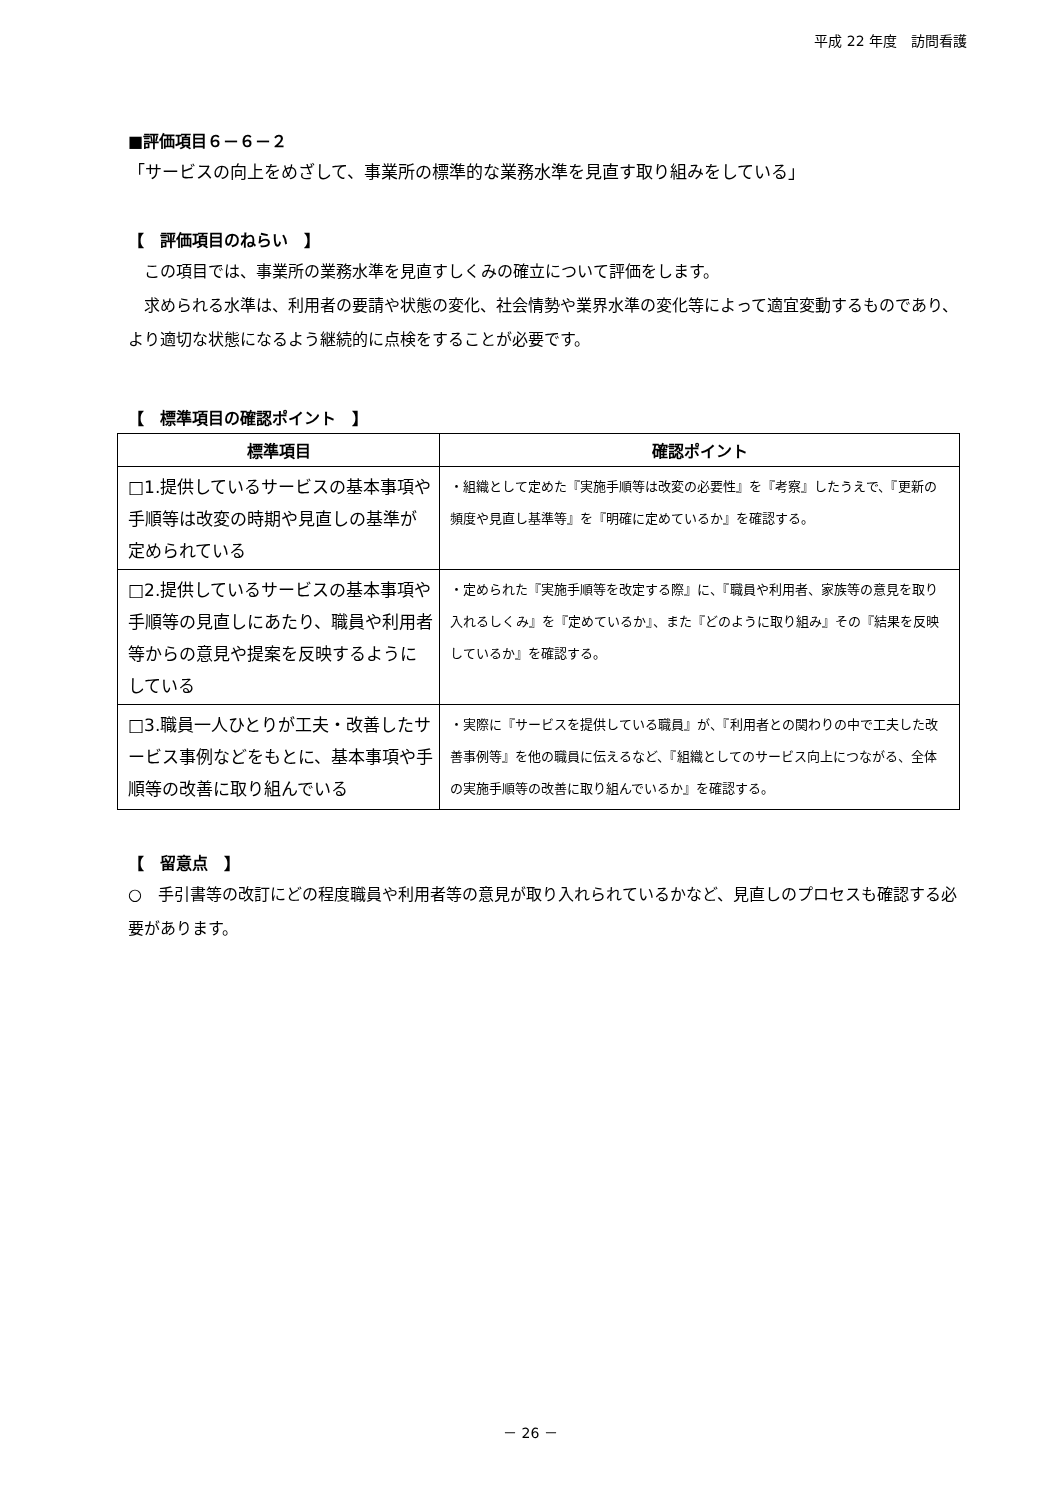平成 22 年度　訪問看護
■評価項目６－６－２
「サービスの向上をめざして、事業所の標準的な業務水準を見直す取り組みをしている」
【　評価項目のねらい　】
　この項目では、事業所の業務水準を見直すしくみの確立について評価をします。
　求められる水準は、利用者の要請や状態の変化、社会情勢や業界水準の変化等によって適宜変動するものであり、より適切な状態になるよう継続的に点検をすることが必要です。
【　標準項目の確認ポイント　】
| 標準項目 | 確認ポイント |
| --- | --- |
| □1.提供しているサービスの基本事項や手順等は改変の時期や見直しの基準が定められている | ・組織として定めた『実施手順等は改変の必要性』を『考察』したうえで、『更新の頻度や見直し基準等』を『明確に定めているか』を確認する。 |
| □2.提供しているサービスの基本事項や手順等の見直しにあたり、職員や利用者等からの意見や提案を反映するようにしている | ・定められた『実施手順等を改定する際』に、『職員や利用者、家族等の意見を取り入れるしくみ』を『定めているか』、また『どのように取り組み』その『結果を反映しているか』を確認する。 |
| □3.職員一人ひとりが工夫・改善したサービス事例などをもとに、基本事項や手順等の改善に取り組んでいる | ・実際に『サービスを提供している職員』が、『利用者との関わりの中で工夫した改善事例等』を他の職員に伝えるなど、『組織としてのサービス向上につながる、全体の実施手順等の改善に取り組んでいるか』を確認する。 |
【　留意点　】
○　手引書等の改訂にどの程度職員や利用者等の意見が取り入れられているかなど、見直しのプロセスも確認する必要があります。
－ 26 －